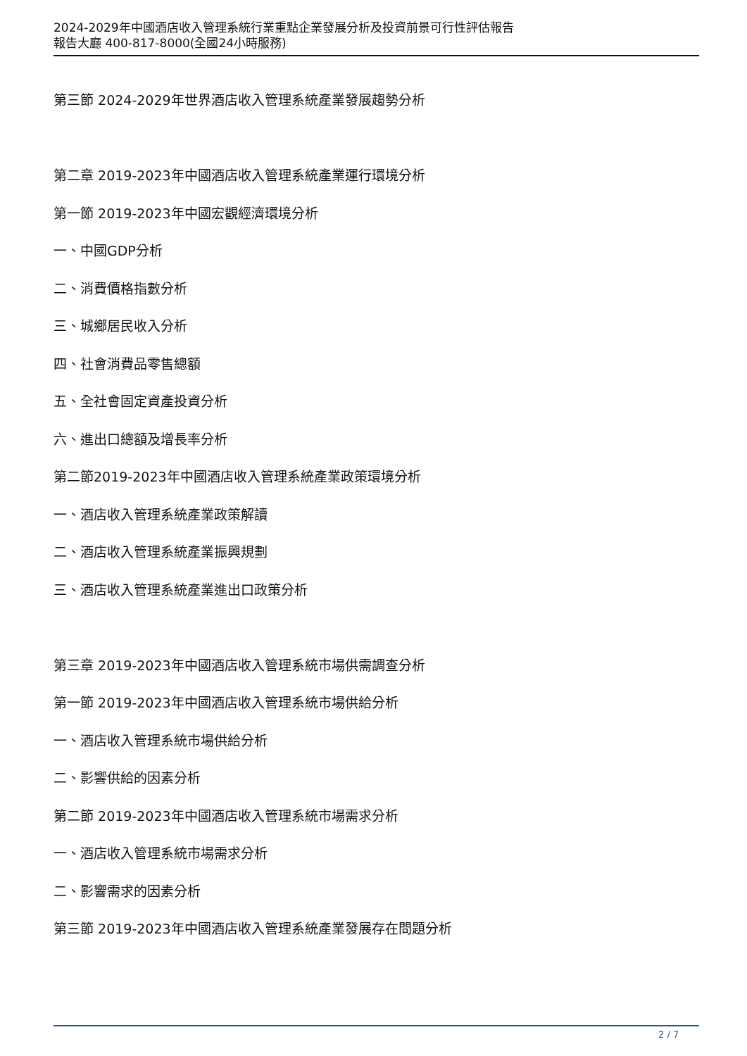2024-2029年中國酒店收入管理系統行業重點企業發展分析及投資前景可行性評估報告
報告大廳 400-817-8000(全國24小時服務)
第三節 2024-2029年世界酒店收入管理系統產業發展趨勢分析
第二章 2019-2023年中國酒店收入管理系統產業運行環境分析
第一節 2019-2023年中國宏觀經濟環境分析
一、中國GDP分析
二、消費價格指數分析
三、城鄉居民收入分析
四、社會消費品零售總額
五、全社會固定資產投資分析
六、進出口總額及增長率分析
第二節2019-2023年中國酒店收入管理系統產業政策環境分析
一、酒店收入管理系統產業政策解讀
二、酒店收入管理系統產業振興規劃
三、酒店收入管理系統產業進出口政策分析
第三章 2019-2023年中國酒店收入管理系統市場供需調查分析
第一節 2019-2023年中國酒店收入管理系統市場供給分析
一、酒店收入管理系統市場供給分析
二、影響供給的因素分析
第二節 2019-2023年中國酒店收入管理系統市場需求分析
一、酒店收入管理系統市場需求分析
二、影響需求的因素分析
第三節 2019-2023年中國酒店收入管理系統產業發展存在問題分析
2 / 7